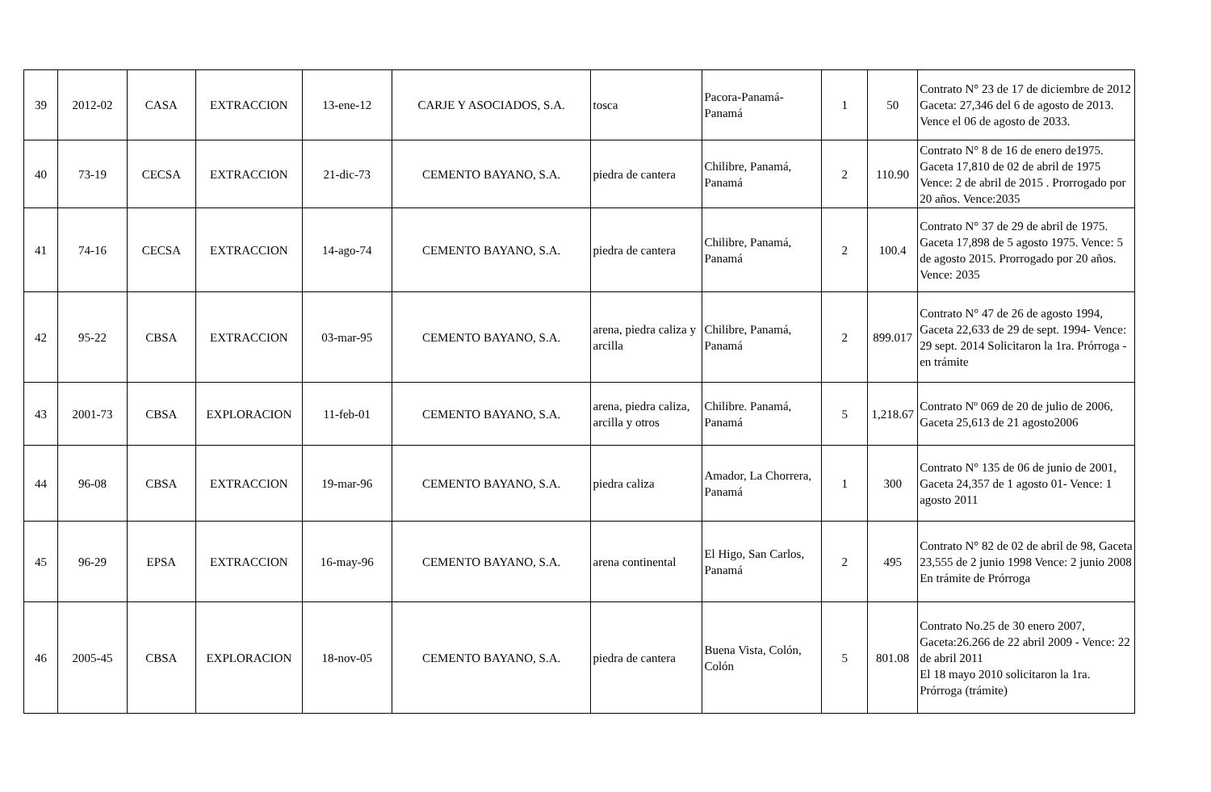| 39 | 2012-02 | CASA | EXTRACCION | 13-ene-12 | CARJE Y ASOCIADOS, S.A. | tosca | Pacora-Panamá-Panamá | 1 | 50 | Contrato N° 23 de 17 de diciembre de 2012 Gaceta: 27,346 del 6 de agosto de 2013. Vence el 06 de agosto de 2033. |
| 40 | 73-19 | CECSA | EXTRACCION | 21-dic-73 | CEMENTO BAYANO, S.A. | piedra de cantera | Chilibre, Panamá, Panamá | 2 | 110.90 | Contrato N° 8 de 16 de enero de1975. Gaceta 17,810 de 02 de abril de 1975 Vence: 2 de abril de 2015 . Prorrogado por 20 años. Vence:2035 |
| 41 | 74-16 | CECSA | EXTRACCION | 14-ago-74 | CEMENTO BAYANO, S.A. | piedra de cantera | Chilibre, Panamá, Panamá | 2 | 100.4 | Contrato N° 37 de 29 de abril de 1975. Gaceta 17,898 de 5 agosto 1975. Vence: 5 de agosto 2015. Prorrogado por 20 años. Vence: 2035 |
| 42 | 95-22 | CBSA | EXTRACCION | 03-mar-95 | CEMENTO BAYANO, S.A. | arena, piedra caliza y arcilla | Chilibre, Panamá, Panamá | 2 | 899.017 | Contrato N° 47 de 26 de agosto 1994, Gaceta 22,633 de 29 de sept. 1994- Vence: 29 sept. 2014 Solicitaron la 1ra. Prórroga - en trámite |
| 43 | 2001-73 | CBSA | EXPLORACION | 11-feb-01 | CEMENTO BAYANO, S.A. | arena, piedra caliza, arcilla y otros | Chilibre. Panamá, Panamá | 5 | 1,218.67 | Contrato Nº 069 de 20 de julio de 2006, Gaceta 25,613 de 21 agosto2006 |
| 44 | 96-08 | CBSA | EXTRACCION | 19-mar-96 | CEMENTO BAYANO, S.A. | piedra caliza | Amador, La Chorrera, Panamá | 1 | 300 | Contrato N° 135 de 06 de junio de 2001, Gaceta 24,357 de 1 agosto 01- Vence: 1 agosto 2011 |
| 45 | 96-29 | EPSA | EXTRACCION | 16-may-96 | CEMENTO BAYANO, S.A. | arena continental | El Higo, San Carlos, Panamá | 2 | 495 | Contrato N° 82 de 02 de abril de 98, Gaceta 23,555 de 2 junio 1998 Vence: 2 junio 2008 En trámite de Prórroga |
| 46 | 2005-45 | CBSA | EXPLORACION | 18-nov-05 | CEMENTO BAYANO, S.A. | piedra de cantera | Buena Vista, Colón, Colón | 5 | 801.08 | Contrato No.25 de 30 enero 2007, Gaceta:26.266 de 22 abril 2009 - Vence: 22 de abril 2011 El 18 mayo 2010 solicitaron la 1ra. Prórroga (trámite) |